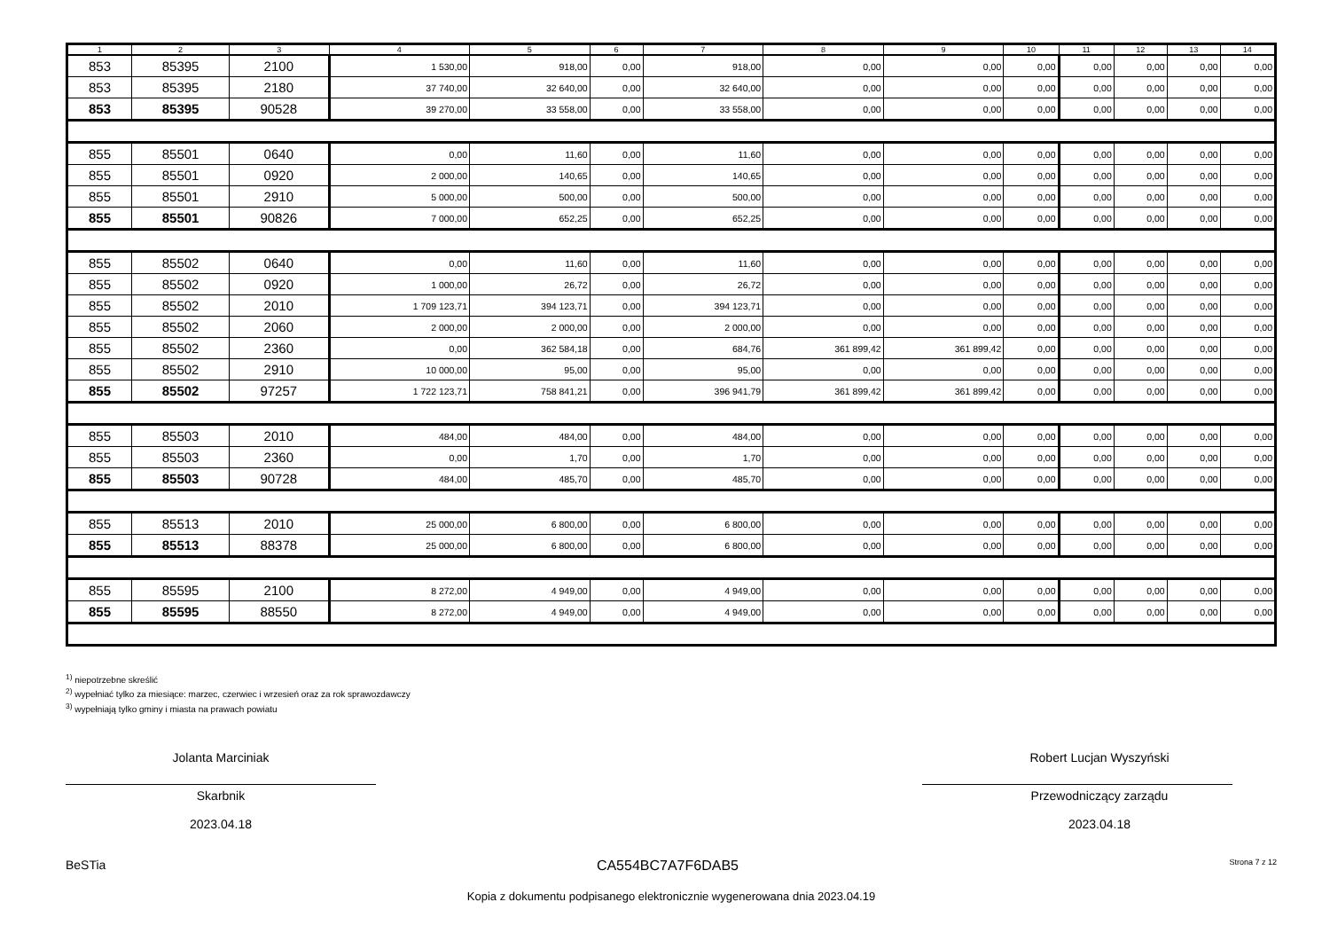| 1 | 2 | 3 | 4 | 5 | 6 | 7 | 8 | 9 | 10 | 11 | 12 | 13 | 14 |
| --- | --- | --- | --- | --- | --- | --- | --- | --- | --- | --- | --- | --- | --- |
| 853 | 85395 | 2100 | 1 530,00 | 918,00 | 0,00 | 918,00 | 0,00 | 0,00 | 0,00 | 0,00 | 0,00 | 0,00 | 0,00 |
| 853 | 85395 | 2180 | 37 740,00 | 32 640,00 | 0,00 | 32 640,00 | 0,00 | 0,00 | 0,00 | 0,00 | 0,00 | 0,00 | 0,00 |
| 853 | 85395 | 90528 | 39 270,00 | 33 558,00 | 0,00 | 33 558,00 | 0,00 | 0,00 | 0,00 | 0,00 | 0,00 | 0,00 | 0,00 |
| 855 | 85501 | 0640 | 0,00 | 11,60 | 0,00 | 11,60 | 0,00 | 0,00 | 0,00 | 0,00 | 0,00 | 0,00 | 0,00 |
| 855 | 85501 | 0920 | 2 000,00 | 140,65 | 0,00 | 140,65 | 0,00 | 0,00 | 0,00 | 0,00 | 0,00 | 0,00 | 0,00 |
| 855 | 85501 | 2910 | 5 000,00 | 500,00 | 0,00 | 500,00 | 0,00 | 0,00 | 0,00 | 0,00 | 0,00 | 0,00 | 0,00 |
| 855 | 85501 | 90826 | 7 000,00 | 652,25 | 0,00 | 652,25 | 0,00 | 0,00 | 0,00 | 0,00 | 0,00 | 0,00 | 0,00 |
| 855 | 85502 | 0640 | 0,00 | 11,60 | 0,00 | 11,60 | 0,00 | 0,00 | 0,00 | 0,00 | 0,00 | 0,00 | 0,00 |
| 855 | 85502 | 0920 | 1 000,00 | 26,72 | 0,00 | 26,72 | 0,00 | 0,00 | 0,00 | 0,00 | 0,00 | 0,00 | 0,00 |
| 855 | 85502 | 2010 | 1 709 123,71 | 394 123,71 | 0,00 | 394 123,71 | 0,00 | 0,00 | 0,00 | 0,00 | 0,00 | 0,00 | 0,00 |
| 855 | 85502 | 2060 | 2 000,00 | 2 000,00 | 0,00 | 2 000,00 | 0,00 | 0,00 | 0,00 | 0,00 | 0,00 | 0,00 | 0,00 |
| 855 | 85502 | 2360 | 0,00 | 362 584,18 | 0,00 | 684,76 | 361 899,42 | 361 899,42 | 0,00 | 0,00 | 0,00 | 0,00 | 0,00 |
| 855 | 85502 | 2910 | 10 000,00 | 95,00 | 0,00 | 95,00 | 0,00 | 0,00 | 0,00 | 0,00 | 0,00 | 0,00 | 0,00 |
| 855 | 85502 | 97257 | 1 722 123,71 | 758 841,21 | 0,00 | 396 941,79 | 361 899,42 | 361 899,42 | 0,00 | 0,00 | 0,00 | 0,00 | 0,00 |
| 855 | 85503 | 2010 | 484,00 | 484,00 | 0,00 | 484,00 | 0,00 | 0,00 | 0,00 | 0,00 | 0,00 | 0,00 | 0,00 |
| 855 | 85503 | 2360 | 0,00 | 1,70 | 0,00 | 1,70 | 0,00 | 0,00 | 0,00 | 0,00 | 0,00 | 0,00 | 0,00 |
| 855 | 85503 | 90728 | 484,00 | 485,70 | 0,00 | 485,70 | 0,00 | 0,00 | 0,00 | 0,00 | 0,00 | 0,00 | 0,00 |
| 855 | 85513 | 2010 | 25 000,00 | 6 800,00 | 0,00 | 6 800,00 | 0,00 | 0,00 | 0,00 | 0,00 | 0,00 | 0,00 | 0,00 |
| 855 | 85513 | 88378 | 25 000,00 | 6 800,00 | 0,00 | 6 800,00 | 0,00 | 0,00 | 0,00 | 0,00 | 0,00 | 0,00 | 0,00 |
| 855 | 85595 | 2100 | 8 272,00 | 4 949,00 | 0,00 | 4 949,00 | 0,00 | 0,00 | 0,00 | 0,00 | 0,00 | 0,00 | 0,00 |
| 855 | 85595 | 88550 | 8 272,00 | 4 949,00 | 0,00 | 4 949,00 | 0,00 | 0,00 | 0,00 | 0,00 | 0,00 | 0,00 | 0,00 |
<sup>1)</sup> niepotrzebne skreślić
<sup>2)</sup> wypełniać tylko za miesiące: marzec, czerwiec i wrzesień oraz za rok sprawozdawczy
<sup>3)</sup> wypełniają tylko gminy i miasta na prawach powiatu
Jolanta Marciniak
Skarbnik
2023.04.18
Robert Lucjan Wyszyński
Przewodniczący zarządu
2023.04.18
BeSTia CA554BC7A7F6DAB5 Strona 7 z 12
Kopia z dokumentu podpisanego elektronicznie wygenerowana dnia 2023.04.19